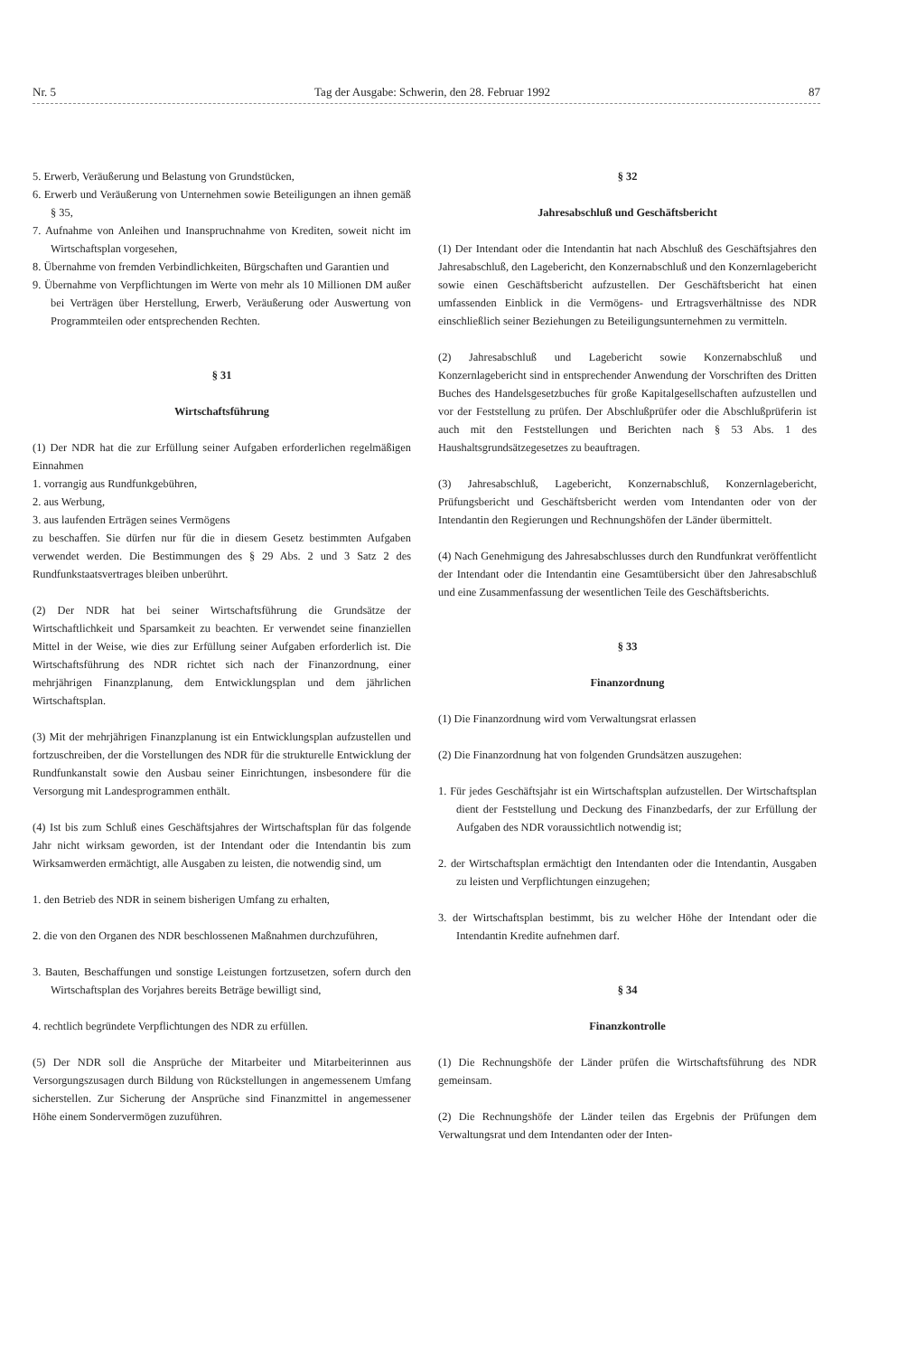Nr. 5 Tag der Ausgabe: Schwerin, den 28. Februar 1992 87
5. Erwerb, Veräußerung und Belastung von Grundstücken,
6. Erwerb und Veräußerung von Unternehmen sowie Beteiligungen an ihnen gemäß § 35,
7. Aufnahme von Anleihen und Inanspruchnahme von Krediten, soweit nicht im Wirtschaftsplan vorgesehen,
8. Übernahme von fremden Verbindlichkeiten, Bürgschaften und Garantien und
9. Übernahme von Verpflichtungen im Werte von mehr als 10 Millionen DM außer bei Verträgen über Herstellung, Erwerb, Veräußerung oder Auswertung von Programmteilen oder entsprechenden Rechten.
§ 31
Wirtschaftsführung
(1) Der NDR hat die zur Erfüllung seiner Aufgaben erforderlichen regelmäßigen Einnahmen
1. vorrangig aus Rundfunkgebühren,
2. aus Werbung,
3. aus laufenden Erträgen seines Vermögens
zu beschaffen. Sie dürfen nur für die in diesem Gesetz bestimmten Aufgaben verwendet werden. Die Bestimmungen des § 29 Abs. 2 und 3 Satz 2 des Rundfunkstaatsvertrages bleiben unberührt.
(2) Der NDR hat bei seiner Wirtschaftsführung die Grundsätze der Wirtschaftlichkeit und Sparsamkeit zu beachten. Er verwendet seine finanziellen Mittel in der Weise, wie dies zur Erfüllung seiner Aufgaben erforderlich ist. Die Wirtschaftsführung des NDR richtet sich nach der Finanzordnung, einer mehrjährigen Finanzplanung, dem Entwicklungsplan und dem jährlichen Wirtschaftsplan.
(3) Mit der mehrjährigen Finanzplanung ist ein Entwicklungsplan aufzustellen und fortzuschreiben, der die Vorstellungen des NDR für die strukturelle Entwicklung der Rundfunkanstalt sowie den Ausbau seiner Einrichtungen, insbesondere für die Versorgung mit Landesprogrammen enthält.
(4) Ist bis zum Schluß eines Geschäftsjahres der Wirtschaftsplan für das folgende Jahr nicht wirksam geworden, ist der Intendant oder die Intendantin bis zum Wirksamwerden ermächtigt, alle Ausgaben zu leisten, die notwendig sind, um
1. den Betrieb des NDR in seinem bisherigen Umfang zu erhalten,
2. die von den Organen des NDR beschlossenen Maßnahmen durchzuführen,
3. Bauten, Beschaffungen und sonstige Leistungen fortzusetzen, sofern durch den Wirtschaftsplan des Vorjahres bereits Beträge bewilligt sind,
4. rechtlich begründete Verpflichtungen des NDR zu erfüllen.
(5) Der NDR soll die Ansprüche der Mitarbeiter und Mitarbeiterinnen aus Versorgungszusagen durch Bildung von Rückstellungen in angemessenem Umfang sicherstellen. Zur Sicherung der Ansprüche sind Finanzmittel in angemessener Höhe einem Sondervermögen zuzuführen.
§ 32
Jahresabschluß und Geschäftsbericht
(1) Der Intendant oder die Intendantin hat nach Abschluß des Geschäftsjahres den Jahresabschluß, den Lagebericht, den Konzernabschluß und den Konzernlagebericht sowie einen Geschäftsbericht aufzustellen. Der Geschäftsbericht hat einen umfassenden Einblick in die Vermögens- und Ertragsverhältnisse des NDR einschließlich seiner Beziehungen zu Beteiligungsunternehmen zu vermitteln.
(2) Jahresabschluß und Lagebericht sowie Konzernabschluß und Konzernlagebericht sind in entsprechender Anwendung der Vorschriften des Dritten Buches des Handelsgesetzbuches für große Kapitalgesellschaften aufzustellen und vor der Feststellung zu prüfen. Der Abschlußprüfer oder die Abschlußprüferin ist auch mit den Feststellungen und Berichten nach § 53 Abs. 1 des Haushaltsgrundsätzegesetzes zu beauftragen.
(3) Jahresabschluß, Lagebericht, Konzernabschluß, Konzernlagebericht, Prüfungsbericht und Geschäftsbericht werden vom Intendanten oder von der Intendantin den Regierungen und Rechnungshöfen der Länder übermittelt.
(4) Nach Genehmigung des Jahresabschlusses durch den Rundfunkrat veröffentlicht der Intendant oder die Intendantin eine Gesamtübersicht über den Jahresabschluß und eine Zusammenfassung der wesentlichen Teile des Geschäftsberichts.
§ 33
Finanzordnung
(1) Die Finanzordnung wird vom Verwaltungsrat erlassen
(2) Die Finanzordnung hat von folgenden Grundsätzen auszugehen:
1. Für jedes Geschäftsjahr ist ein Wirtschaftsplan aufzustellen. Der Wirtschaftsplan dient der Feststellung und Deckung des Finanzbedarfs, der zur Erfüllung der Aufgaben des NDR voraussichtlich notwendig ist;
2. der Wirtschaftsplan ermächtigt den Intendanten oder die Intendantin, Ausgaben zu leisten und Verpflichtungen einzugehen;
3. der Wirtschaftsplan bestimmt, bis zu welcher Höhe der Intendant oder die Intendantin Kredite aufnehmen darf.
§ 34
Finanzkontrolle
(1) Die Rechnungshöfe der Länder prüfen die Wirtschaftsführung des NDR gemeinsam.
(2) Die Rechnungshöfe der Länder teilen das Ergebnis der Prüfungen dem Verwaltungsrat und dem Intendanten oder der Inten-